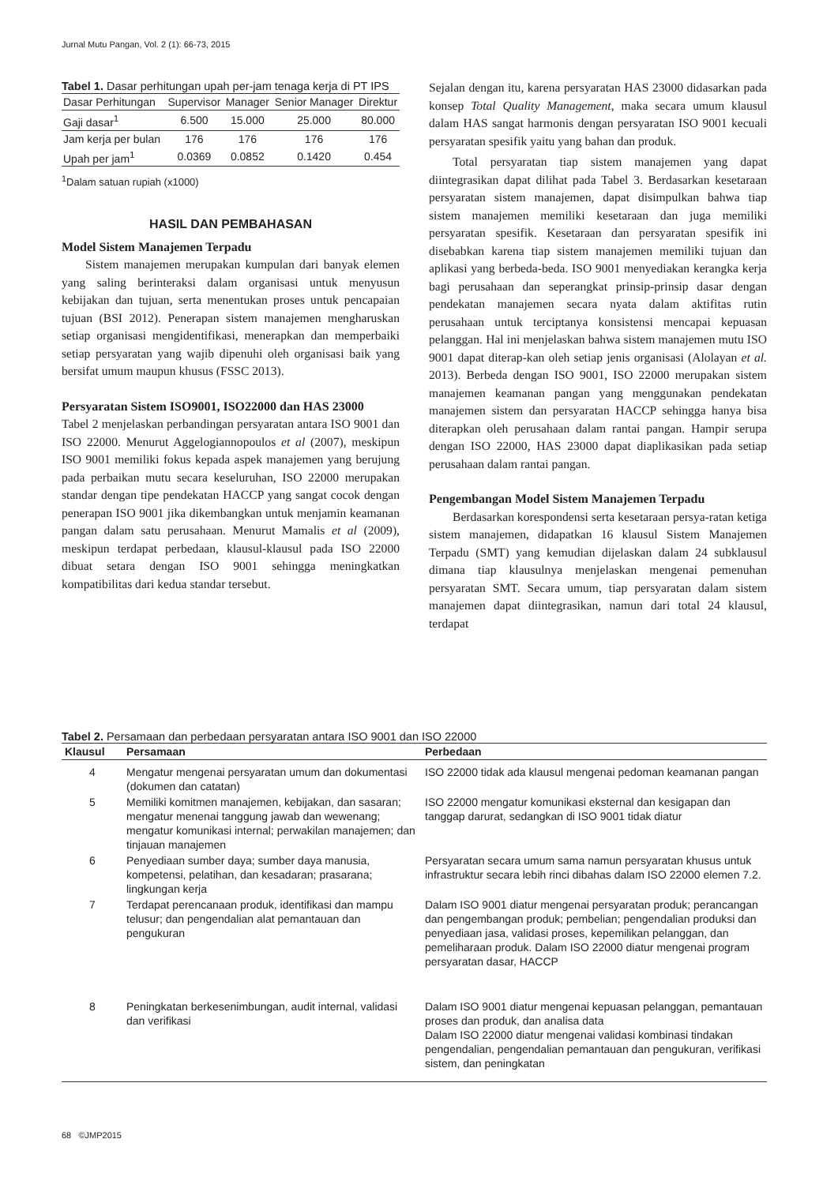Jurnal Mutu Pangan, Vol. 2 (1): 66-73, 2015
Tabel 1. Dasar perhitungan upah per-jam tenaga kerja di PT IPS
| Dasar Perhitungan | Supervisor | Manager | Senior Manager | Direktur |
| --- | --- | --- | --- | --- |
| Gaji dasar<sup>1</sup> | 6.500 | 15.000 | 25.000 | 80.000 |
| Jam kerja per bulan | 176 | 176 | 176 | 176 |
| Upah per jam<sup>1</sup> | 0.0369 | 0.0852 | 0.1420 | 0.454 |
<sup>1</sup> Dalam satuan rupiah (x1000)
HASIL DAN PEMBAHASAN
Model Sistem Manajemen Terpadu
Sistem manajemen merupakan kumpulan dari banyak elemen yang saling berinteraksi dalam organisasi untuk menyusun kebijakan dan tujuan, serta menentukan proses untuk pencapaian tujuan (BSI 2012). Penerapan sistem manajemen mengharuskan setiap organisasi mengidentifikasi, menerapkan dan memperbaiki setiap persyaratan yang wajib dipenuhi oleh organisasi baik yang bersifat umum maupun khusus (FSSC 2013).
Persyaratan Sistem ISO9001, ISO22000 dan HAS 23000
Tabel 2 menjelaskan perbandingan persyaratan antara ISO 9001 dan ISO 22000. Menurut Aggelogiannopoulos et al (2007), meskipun ISO 9001 memiliki fokus kepada aspek manajemen yang berujung pada perbaikan mutu secara keseluruhan, ISO 22000 merupakan standar dengan tipe pendekatan HACCP yang sangat cocok dengan penerapan ISO 9001 jika dikembangkan untuk menjamin keamanan pangan dalam satu perusahaan. Menurut Mamalis et al (2009), meskipun terdapat perbedaan, klausul-klausul pada ISO 22000 dibuat setara dengan ISO 9001 sehingga meningkatkan kompatibilitas dari kedua standar tersebut.
Sejalan dengan itu, karena persyaratan HAS 23000 didasarkan pada konsep Total Quality Management, maka secara umum klausul dalam HAS sangat harmonis dengan persyaratan ISO 9001 kecuali persyaratan spesifik yaitu yang bahan dan produk.
Total persyaratan tiap sistem manajemen yang dapat diintegrasikan dapat dilihat pada Tabel 3. Berdasarkan kesetaraan persyaratan sistem manajemen, dapat disimpulkan bahwa tiap sistem manajemen memiliki kesetaraan dan juga memiliki persyaratan spesifik. Kesetaraan dan persyaratan spesifik ini disebabkan karena tiap sistem manajemen memiliki tujuan dan aplikasi yang berbeda-beda. ISO 9001 menyediakan kerangka kerja bagi perusahaan dan seperangkat prinsip-prinsip dasar dengan pendekatan manajemen secara nyata dalam aktifitas rutin perusahaan untuk terciptanya konsistensi mencapai kepuasan pelanggan. Hal ini menjelaskan bahwa sistem manajemen mutu ISO 9001 dapat diterap-kan oleh setiap jenis organisasi (Alolayan et al. 2013). Berbeda dengan ISO 9001, ISO 22000 merupakan sistem manajemen keamanan pangan yang menggunakan pendekatan manajemen sistem dan persyaratan HACCP sehingga hanya bisa diterapkan oleh perusahaan dalam rantai pangan. Hampir serupa dengan ISO 22000, HAS 23000 dapat diaplikasikan pada setiap perusahaan dalam rantai pangan.
Pengembangan Model Sistem Manajemen Terpadu
Berdasarkan korespondensi serta kesetaraan persya-ratan ketiga sistem manajemen, didapatkan 16 klausul Sistem Manajemen Terpadu (SMT) yang kemudian dijelaskan dalam 24 subklausul dimana tiap klausulnya menjelaskan mengenai pemenuhan persyaratan SMT. Secara umum, tiap persyaratan dalam sistem manajemen dapat diintegrasikan, namun dari total 24 klausul, terdapat
Tabel 2. Persamaan dan perbedaan persyaratan antara ISO 9001 dan ISO 22000
| Klausul | Persamaan | Perbedaan |
| --- | --- | --- |
| 4 | Mengatur mengenai persyaratan umum dan dokumentasi (dokumen dan catatan) | ISO 22000 tidak ada klausul mengenai pedoman keamanan pangan |
| 5 | Memiliki komitmen manajemen, kebijakan, dan sasaran; mengatur menenai tanggung jawab dan wewenang; mengatur komunikasi internal; perwakilan manajemen; dan tinjauan manajemen | ISO 22000 mengatur komunikasi eksternal dan kesigapan dan tanggap darurat, sedangkan di ISO 9001 tidak diatur |
| 6 | Penyediaan sumber daya; sumber daya manusia, kompetensi, pelatihan, dan kesadaran; prasarana; lingkungan kerja | Persyaratan secara umum sama namun persyaratan khusus untuk infrastruktur secara lebih rinci dibahas dalam ISO 22000 elemen 7.2. |
| 7 | Terdapat perencanaan produk, identifikasi dan mampu telusur; dan pengendalian alat pemantauan dan pengukuran | Dalam ISO 9001 diatur mengenai persyaratan produk; perancangan dan pengembangan produk; pembelian; pengendalian produksi dan penyediaan jasa, validasi proses, kepemilikan pelanggan, dan pemeliharaan produk. Dalam ISO 22000 diatur mengenai program persyaratan dasar, HACCP |
| 8 | Peningkatan berkesenimbungan, audit internal, validasi dan verifikasi | Dalam ISO 9001 diatur mengenai kepuasan pelanggan, pemantauan proses dan produk, dan analisa data Dalam ISO 22000 diatur mengenai validasi kombinasi tindakan pengendalian, pengendalian pemantauan dan pengukuran, verifikasi sistem, dan peningkatan |
68 ©JMP2015